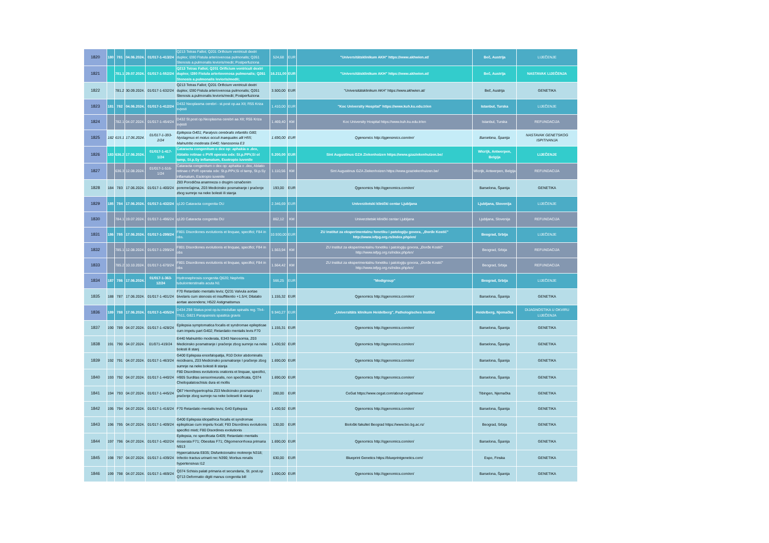| 1820 | 180 | 781 | 04.06.2024. | 01/017-1-413/24 | Q213 Tetras Fallot; Q201 Orificium ventriculi dextri duplex; I280 Fistula arteriovenosa pulmonalis; Q261 Stenosis a.pulmonalis levioris/medii; Postperfuziona | 524,68 | EUR | "Universitätsklinikum AKH" https://www.akhwien.at/ | Beč, Austrija | LIJEČENJE |
| 1821 | | 781.1 | 29.07.2024. | 01/017-1-552/24 | Q213 Tetras Fallot; Q201 Orificium ventriculi dextri duplex; I280 Fistula arteriovenosa pulmonalis; Q261 Stenosis a.pulmonalis levioris/medii; | 16.211,00 | EUR | "Universitätsklinikum AKH" https://www.akhwien.at/ | Beč, Austrija | NASTAVAK LIJEČENJA |
| 1822 | | 781.2 | 30.09.2024. | 01/017-1-632/24 | Q213 Tetras Fallot; Q201 Orificium ventriculi dextri duplex; I280 Fistula arteriovenosa pulmonalis; Q261 Stenosis a.pulmonalis levioris/medii; Postperfuziona | 3.500,00 | EUR | "Universitätsklinikum AKH" https://www.akhwien.at/ | Beč, Austrija | GENETIKA |
| 1823 | 181 | 782 | 04.06.2024. | 01/017-1-412/24 | D432 Neoplasma cerebri - st.post op.aa XII; R55 Kriza svjesti | 1.410,00 | EUR | "Koc University Hospital" https://www.kuh.ku.edu.tr/en | Istanbul, Turska | LIJEČENJE |
| 1824 | | 782.1 | 04.07.2024. | 01/017-1-454/24 | D432 St.post op.Neoplasma cerebri aa XII; R55 Kriza svjesti | 1.469,40 | KM | Koc University Hospital https://www.kuh.ku.edu.tr/en | Istanbul, Turska | REFUNDACIJA |
| 1825 | 182 | 615.1 | 17.06.2024. | 01/017-1-393-2/24 | Epilepsia G401; Paralysis cerebralis infantilis G80; Nystagmus et motus occuli inaequales alli H55; Malnutritio moderata E440; Nanosomia E3 | 1.690,00 | EUR | Qgenomics http://qgenomics.com/en/ | Barselona, Španija | NASTAVAK GENETSKOG ISPITIVANJA |
| 1826 | 183 | 636.2 | 17.06.2024. | 01/017-1-417-1/24 | Cataracta congenitum o dex op: aphakia o .dex, Ablatio retinae c PVR operata odx: St.p.PPV,Si ol tamp, St.p.Sy inflamatum, Esotropio iuvenile | 5.200,00 | EUR | Sint Augustinus GZA Ziekenhoizen https://www.gzaziekenhuizen.be/ | Wicrijk, Antwerpen, Belgija | LIJEČENJE |
| 1827 | | 636.3 | 12.08.2024. | 01/017-1-516-1/24 | Cataracta congenitum o dex op: aphakia o .dex, Ablatio retinae c PVR operata odx: St.p.PPV,Si ol tamp, St.p.Sy inflamatum, Esotropio iuvenile | 1.110,56 | KM | Sint Augustinus GZA Ziekenhoizen https://www.gzaziekenhuizen.be/ | Wicrijk, Antwerpen, Belgija | REFUNDACIJA |
| 1828 | 184 | 783 | 17.06.2024. | 01/017-1-400/24 | Z83 Porodična anamneza o drugim označenim poremećajima, Z03 Medicinsko posmatranje i praćenje zbog sumnje na neke bolesti ili stanja | 193,00 | EUR | Qgenomics http://qgenomics.com/en/ | Barselona, Španija | GENETIKA |
| 1829 | 185 | 784 | 17.06.2024. | 01/017-1-432/24 | q120 Cataracta congenita OU | 2.346,69 | EUR | Univerzitetski klinički centar Ljubljana | Ljubljana, Slovenija | LIJEČENJE |
| 1830 | | 784.1 | 19.07.2024. | 01/017-1-496/24 | q120 Cataracta congenita OU | 862,12 | KM | Univerzitetski klinički centar Ljubljana | Ljubljana, Slovenija | REFUNDACIJA |
| 1831 | 186 | 785 | 17.06.2024. | 01/017-1-299/24 | F801 Disordiones evolutionis et linquae, specifici; F84 in obs. | 10.930,00 | EUR | ZU Institut za eksperimentalnu fonetiku i patologiju govora, „Đorđe Kostić" http://www.iefpg.org.rs/index.php/en/ | Beograd, Srbija | LIJEČENJE |
| 1832 | | 785.1 | 12.08.2024. | 01/017-1-299/24 | F801 Disordiones evolutionis et linquae, specifici; F84 in obs | 1.563,94 | KM | ZU Institut za eksperimentalnu fonetiku i patologiju govora, „Đorđe Kostić" http://www.iefpg.org.rs/index.php/en/ | Beograd, Srbija | REFUNDACIJA |
| 1833 | | 785.2 | 10.10.2024. | 01/017-1-670/24 | F801 Disordiones evolutionis et linquae, specifici; F84 in obs | 1.564,42 | KM | ZU Institut za eksperimentalnu fonetiku i patologiju govora, „Đorđe Kostić" http://www.iefpg.org.rs/index.php/en/ | Beograd, Srbija | REFUNDACIJA |
| 1834 | 187 | 786 | 17.06.2024. | 01/017-1-363-12/24 | Hydronephrosis congenita Q620; Nephritis tubulointerstinalis acuta N1 | 566,25 | EUR | "Medigroup" | Beograd, Srbija | LIJEČENJE |
| 1835 | 188 | 787 | 17.06.2024. | 01/017-1-401/24 | F70 Retardatio mentalis levis; Q231 Valvula aortae bivelaris cum stenosis et insuffitientio +1.5/4; Dilatatio aortae ascendens; H522 Astigmatismus | 1.155,32 | EUR | Qgenomics http://qgenomics.com/en/ | Barselona, Španija | GENETIKA |
| 1836 | 189 | 788 | 17.06.2024. | 01/017-1-435/24 | D434 Z98 Status post op.tu medullae spinalis reg. Th4-Th11, G821 Paraparesis spastica gravis | 9.940,27 | EUR | „Universitäts klinikum Heidelberg", Pathologisches Institut | Heidelberg, Njemačka | DIJAGNOSTIKA U OKVIRU LIJEČENJA |
| 1837 | 190 | 789 | 04.07.2024. | 01/017-1-428/24 | Epilepsia symptomatica focalis et syndromae epilepticae cum impetu part G402; Retardatio mentalis levis F70 | 1.155,31 | EUR | Qgenomics http://qgenomics.com/en/ | Barselona, Španija | GENETIKA |
| 1838 | 191 | 790 | 04.07.2024. | 01/071-419/24 | E440 Malnutritio moderata, E343 Nanosomia, Z03 Medicinsko posmatranje i praćenje zbog sumnje na neke bolesti ili stanj | 1.430,92 | EUR | Qgenomics http://qgenomics.com/en/ | Barselona, Španija | GENETIKA |
| 1839 | 192 | 791 | 04.07.2024. | 01/017-1-463/24 | G400 Epilepsia encefalopatija, R10 Dolor abdominalis recidivans, Z03 Medicinsko posmatranje I praĉenje zbog sumnje na neke bolesti ili stanja | 1.690,00 | EUR | Qgenomics http://qgenomics.com/en/ | Barselona, Španija | GENETIKA |
| 1840 | 193 | 792 | 04.07.2024. | 01/017-1-440/24 | F80 Disordines evolutionis orationis et linquae, specifici, H905 Surditas sensorineuralis, non specificata, Q374 Cheilopalatoschisis dura et mollis | 1.690,00 | EUR | Qgenomics http://qgenomics.com/en/ | Barselona, Španija | GENETIKA |
| 1841 | 194 | 793 | 04.07.2024. | 01/017-1-445/24 | Q87 Hemihypertrophia Z03 Medicinsko posmatranje i praćenje zbog sumnje na neke boleseti ili stanja | 280,00 | EUR | CeGat https://www.cegat.com/about-cegat/news/ | Tibingen, Njemačka | GENETIKA |
| 1842 | 195 | 794 | 04.07.2024. | 01/017-1-416/24 | F70 Retardatio mentalis levis; G40 Epilepsia | 1.430,92 | EUR | Qgenomics http://qgenomics.com/en/ | Barselona, Španija | GENETIKA |
| 1843 | 196 | 795 | 04.07.2024. | 01/017-1-409/24 | G400 Epilepsia idiopathica focalis et syndromae epilepticae cum impetu focali; F83 Disordines evolutionis specifici mixti; F80 Disordines evolutionis | 130,00 | EUR | Biološki fakultet Beograd https://www.bio.bg.ac.rs/ | Beograd, Srbija | GENETIKA |
| 1844 | 197 | 796 | 04.07.2024. | 01/017-1-402/24 | Epilepsia, no specificata G409; Retardatio mentalis moserata F71; Obesitas F71; Oligomenorrhoea primaria N913 | 1.690,00 | EUR | Qgenomics http://qgenomics.com/en/ | Barselona, Španija | GENETIKA |
| 1845 | 198 | 797 | 04.07.2024. | 01/017-1-439/24 | Hypercalciuria E835; Disfunkcionalno mokrenje N318; Infectio tractus urinarii rec N390; Morbus renalis hypertensivus I12 | 630,00 | EUR | Blueprint Genetics https://blueprintgenetics.com/ | Espo, Finska | GENETIKA |
| 1846 | 199 | 798 | 04.07.2024. | 01/017-1-469/24 | Q374 Schisis palati primaria et secundaria, St. post.op Q713 Deformatio digiti manus congenita bill | 1.690,00 | EUR | Qgenomics http://qgenomics.com/en/ | Barselona, Španija | GENETIKA |